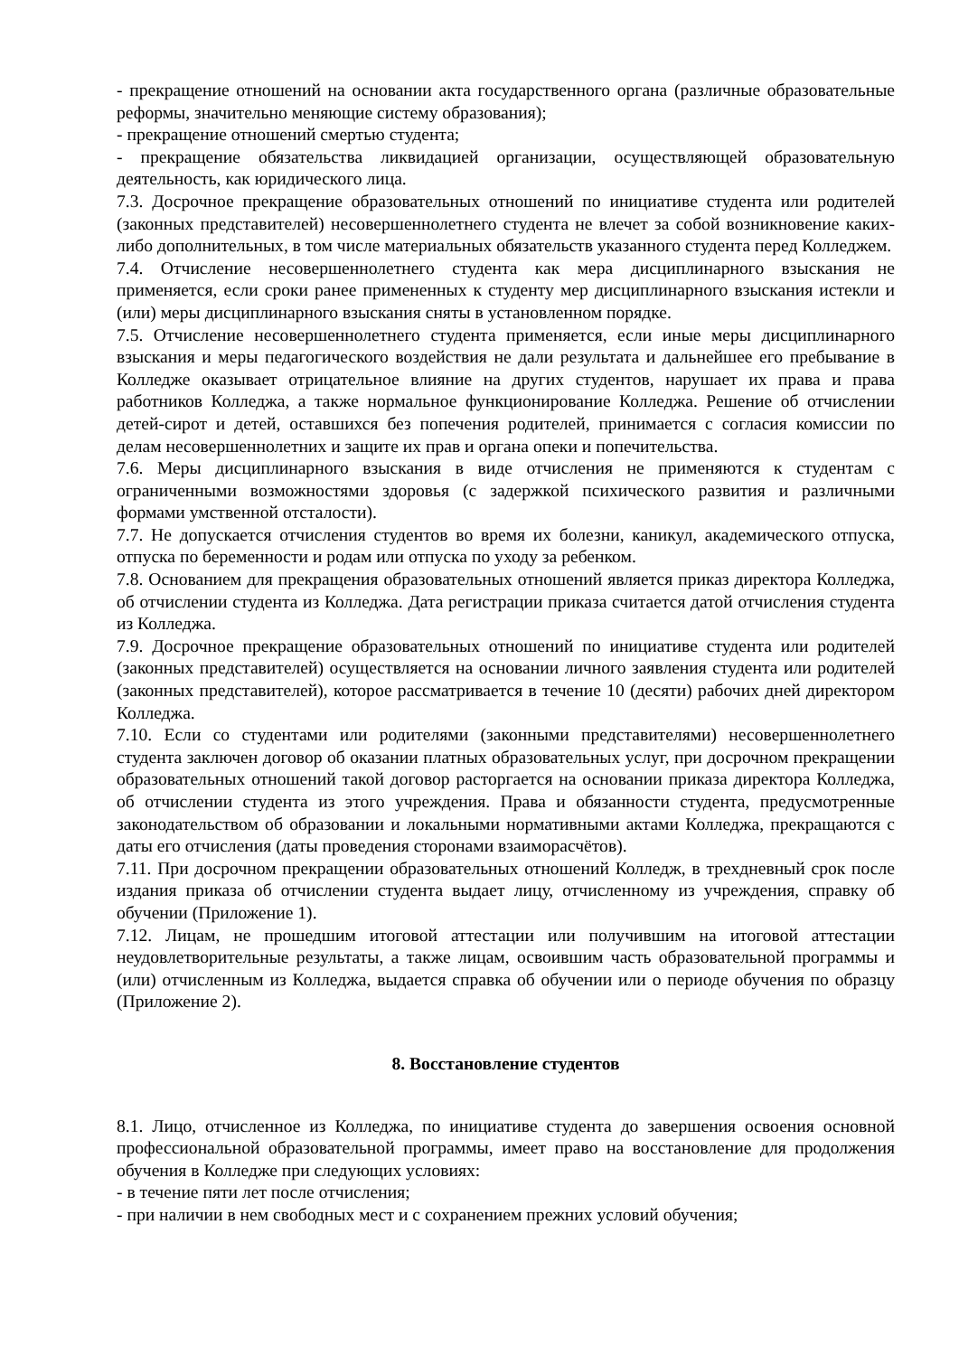- прекращение отношений на основании акта государственного органа (различные образовательные реформы, значительно меняющие систему образования);
- прекращение отношений смертью студента;
- прекращение обязательства ликвидацией организации, осуществляющей образовательную деятельность, как юридического лица.
7.3. Досрочное прекращение образовательных отношений по инициативе студента или родителей (законных представителей) несовершеннолетнего студента не влечет за собой возникновение каких-либо дополнительных, в том числе материальных обязательств указанного студента перед Колледжем.
7.4. Отчисление несовершеннолетнего студента как мера дисциплинарного взыскания не применяется, если сроки ранее примененных к студенту мер дисциплинарного взыскания истекли и (или) меры дисциплинарного взыскания сняты в установленном порядке.
7.5. Отчисление несовершеннолетнего студента применяется, если иные меры дисциплинарного взыскания и меры педагогического воздействия не дали результата и дальнейшее его пребывание в Колледже оказывает отрицательное влияние на других студентов, нарушает их права и права работников Колледжа, а также нормальное функционирование Колледжа. Решение об отчислении детей-сирот и детей, оставшихся без попечения родителей, принимается с согласия комиссии по делам несовершеннолетних и защите их прав и органа опеки и попечительства.
7.6. Меры дисциплинарного взыскания в виде отчисления не применяются к студентам с ограниченными возможностями здоровья (с задержкой психического развития и различными формами умственной отсталости).
7.7. Не допускается отчисления студентов во время их болезни, каникул, академического отпуска, отпуска по беременности и родам или отпуска по уходу за ребенком.
7.8. Основанием для прекращения образовательных отношений является приказ директора Колледжа, об отчислении студента из Колледжа. Дата регистрации приказа считается датой отчисления студента из Колледжа.
7.9. Досрочное прекращение образовательных отношений по инициативе студента или родителей (законных представителей) осуществляется на основании личного заявления студента или родителей (законных представителей), которое рассматривается в течение 10 (десяти) рабочих дней директором Колледжа.
7.10. Если со студентами или родителями (законными представителями) несовершеннолетнего студента заключен договор об оказании платных образовательных услуг, при досрочном прекращении образовательных отношений такой договор расторгается на основании приказа директора Колледжа, об отчислении студента из этого учреждения. Права и обязанности студента, предусмотренные законодательством об образовании и локальными нормативными актами Колледжа, прекращаются с даты его отчисления (даты проведения сторонами взаиморасчётов).
7.11. При досрочном прекращении образовательных отношений Колледж, в трехдневный срок после издания приказа об отчислении студента выдает лицу, отчисленному из учреждения, справку об обучении (Приложение 1).
7.12. Лицам, не прошедшим итоговой аттестации или получившим на итоговой аттестации неудовлетворительные результаты, а также лицам, освоившим часть образовательной программы и (или) отчисленным из Колледжа, выдается справка об обучении или о периоде обучения по образцу (Приложение 2).
8. Восстановление студентов
8.1. Лицо, отчисленное из Колледжа, по инициативе студента до завершения освоения основной профессиональной образовательной программы, имеет право на восстановление для продолжения обучения в Колледже при следующих условиях:
- в течение пяти лет после отчисления;
- при наличии в нем свободных мест и с сохранением прежних условий обучения;